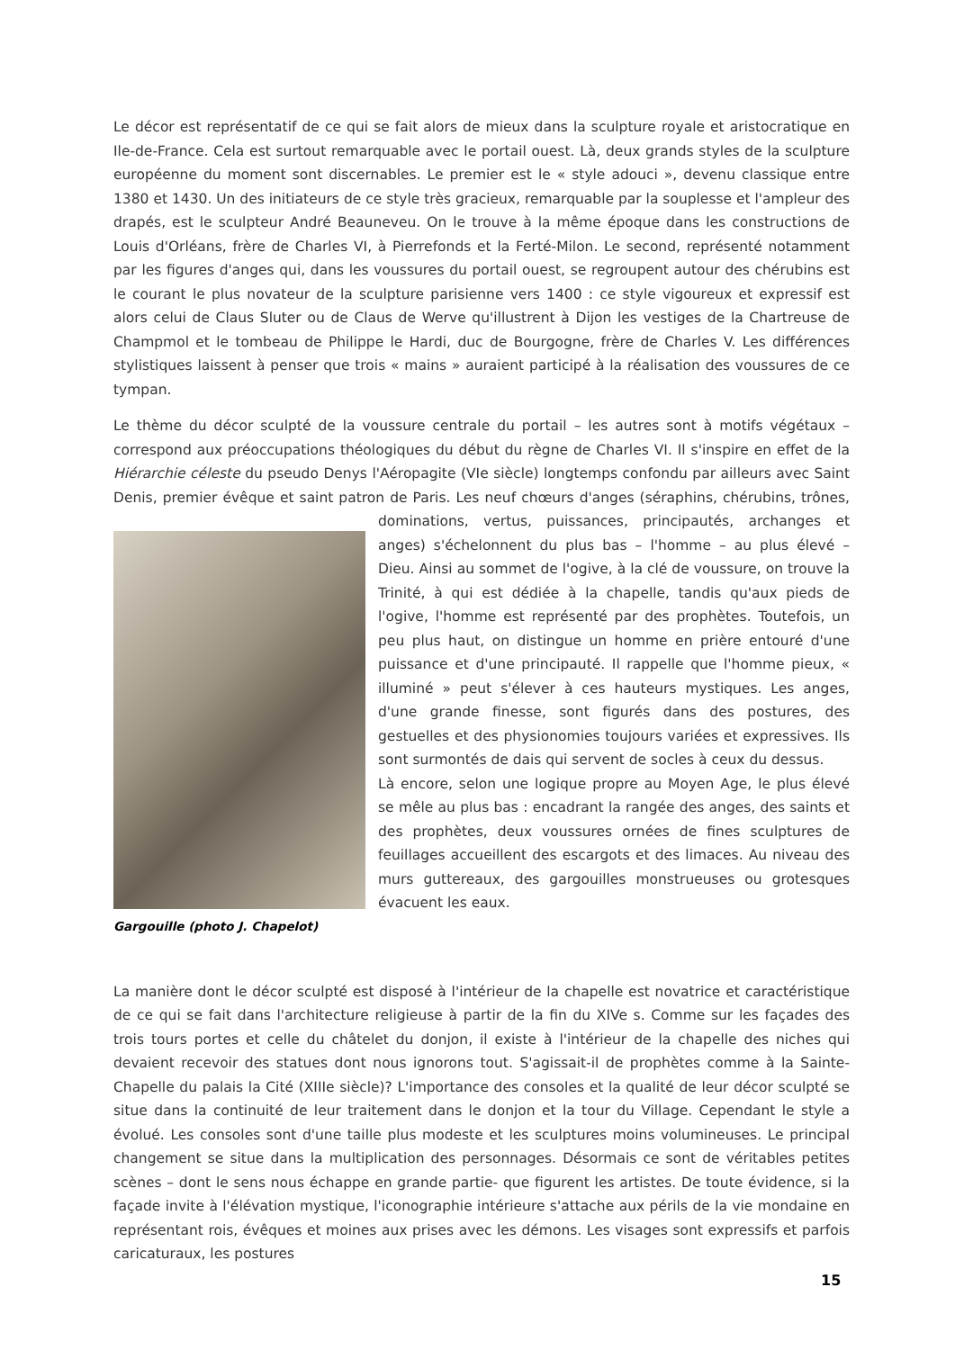Le décor est représentatif de ce qui se fait alors de mieux dans la sculpture royale et aristocratique en Ile-de-France. Cela est surtout remarquable avec le portail ouest. Là, deux grands styles de la sculpture européenne du moment sont discernables. Le premier est le « style adouci », devenu classique entre 1380 et 1430. Un des initiateurs de ce style très gracieux, remarquable par la souplesse et l'ampleur des drapés, est le sculpteur André Beauneveu. On le trouve à la même époque dans les constructions de Louis d'Orléans, frère de Charles VI, à Pierrefonds et la Ferté-Milon. Le second, représenté notamment par les figures d'anges qui, dans les voussures du portail ouest, se regroupent autour des chérubins est le courant le plus novateur de la sculpture parisienne vers 1400 : ce style vigoureux et expressif est alors celui de Claus Sluter ou de Claus de Werve qu'illustrent à Dijon les vestiges de la Chartreuse de Champmol et le tombeau de Philippe le Hardi, duc de Bourgogne, frère de Charles V. Les différences stylistiques laissent à penser que trois « mains » auraient participé à la réalisation des voussures de ce tympan.
Le thème du décor sculpté de la voussure centrale du portail – les autres sont à motifs végétaux – correspond aux préoccupations théologiques du début du règne de Charles VI. Il s'inspire en effet de la Hiérarchie céleste du pseudo Denys l'Aéropagite (VIe siècle) longtemps confondu par ailleurs avec Saint Denis, premier évêque et saint patron de Paris. Les neuf chœurs d'anges (séraphins, chérubins, trônes, Gargouille (photo J. Chapelot) dominations, vertus, puissances, principautés, archanges et anges) s'échelonnent du plus bas – l'homme – au plus élevé – Dieu. Ainsi au sommet de l'ogive, à la clé de voussure, on trouve la Trinité, à qui est dédiée à la chapelle, tandis qu'aux pieds de l'ogive, l'homme est représenté par des prophètes. Toutefois, un peu plus haut, on distingue un homme en prière entouré d'une puissance et d'une principauté. Il rappelle que l'homme pieux, « illuminé » peut s'élever à ces hauteurs mystiques. Les anges, d'une grande finesse, sont figurés dans des postures, des gestuelles et des physionomies toujours variées et expressives. Ils sont surmontés de dais qui servent de socles à ceux du dessus.
Là encore, selon une logique propre au Moyen Age, le plus élevé se mêle au plus bas : encadrant la rangée des anges, des saints et des prophètes, deux voussures ornées de fines sculptures de feuillages accueillent des escargots et des limaces. Au niveau des murs guttereaux, des gargouilles monstrueuses ou grotesques évacuent les eaux.
La manière dont le décor sculpté est disposé à l'intérieur de la chapelle est novatrice et caractéristique de ce qui se fait dans l'architecture religieuse à partir de la fin du XIVe s. Comme sur les façades des trois tours portes et celle du châtelet du donjon, il existe à l'intérieur de la chapelle des niches qui devaient recevoir des statues dont nous ignorons tout. S'agissait-il de prophètes comme à la Sainte-Chapelle du palais la Cité (XIIIe siècle)? L'importance des consoles et la qualité de leur décor sculpté se situe dans la continuité de leur traitement dans le donjon et la tour du Village. Cependant le style a évolué. Les consoles sont d'une taille plus modeste et les sculptures moins volumineuses. Le principal changement se situe dans la multiplication des personnages. Désormais ce sont de véritables petites scènes – dont le sens nous échappe en grande partie- que figurent les artistes. De toute évidence, si la façade invite à l'élévation mystique, l'iconographie intérieure s'attache aux périls de la vie mondaine en représentant rois, évêques et moines aux prises avec les démons. Les visages sont expressifs et parfois caricaturaux, les postures
15